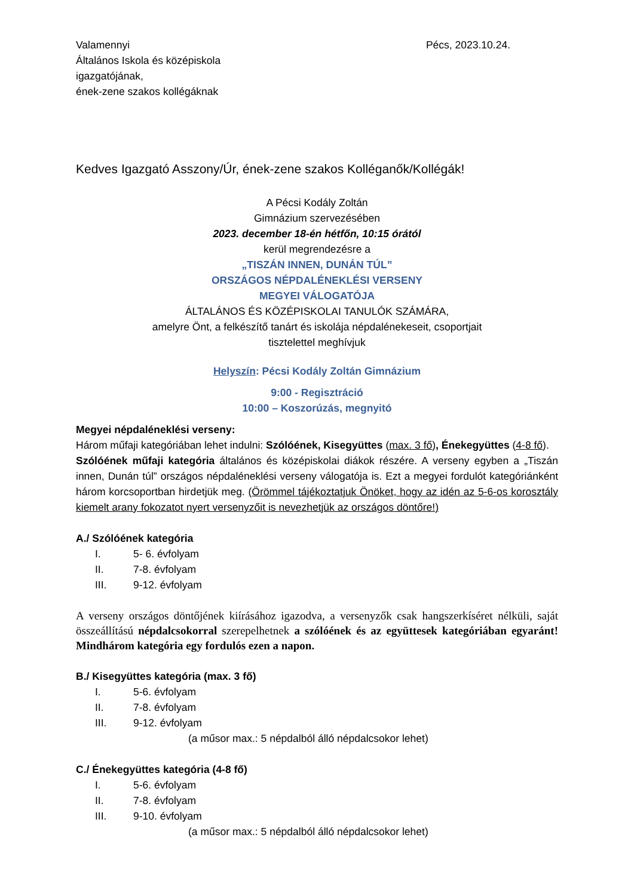Valamennyi
Általános Iskola és középiskola
igazgatójának,
ének-zene szakos kollégáknak
Pécs, 2023.10.24.
Kedves Igazgató Asszony/Úr, ének-zene szakos Kolléganők/Kollégák!
A Pécsi Kodály Zoltán
Gimnázium szervezésében
2023. december 18-én hétfőn, 10:15 órától
kerül megrendezésre a
„TISZÁN INNEN, DUNÁN TÚL”
ORSZÁGOS NÉPDALÉNEKLÉSI VERSENY
MEGYEI VÁLOGATÓJA
ÁLTALÁNOS ÉS KÖZÉPISKOLAI TANULÓK SZÁMÁRA,
amelyre Önt, a felkészítő tanárt és iskolája népdalénekeseit, csoportjait
tisztelettel meghívjuk
Helyszín: Pécsi Kodály Zoltán Gimnázium
9:00 - Regisztráció
10:00 – Koszorúzás, megnyitó
Megyei népdaléneklési verseny:
Három műfaji kategóriában lehet indulni: Szólóének, Kisegyüttes (max. 3 fő), Énekegyüttes (4-8 fő).
Szólóének műfaji kategória általános és középiskolai diákok részére. A verseny egyben a „Tiszán innen, Dunán túl” országos népdaléneklési verseny válogatója is. Ezt a megyei fordulót kategóriánként három korcsoportban hirdetjük meg. (Örömmel tájékoztatjuk Önöket, hogy az idén az 5-6-os korosztály kiemelt arany fokozatot nyert versenyzőit is nevezhetjük az országos döntőre!)
A./ Szólóének kategória
I. 5- 6. évfolyam
II. 7-8. évfolyam
III. 9-12. évfolyam
A verseny országos döntőjének kiírásához igazodva, a versenyzők csak hangszerkíséret nélküli, saját összeállítású népdalcsokorral szerepelhetnek a szólóének és az együttesek kategóriában egyaránt! Mindhárom kategória egy fordulós ezen a napon.
B./ Kisegyüttes kategória (max. 3 fő)
I. 5-6. évfolyam
II. 7-8. évfolyam
III. 9-12. évfolyam
(a műsor max.: 5 népdalból álló népdalcsokor lehet)
C./ Énekegyüttes kategória (4-8 fő)
I. 5-6. évfolyam
II. 7-8. évfolyam
III. 9-10. évfolyam
(a műsor max.: 5 népdalból álló népdalcsokor lehet)